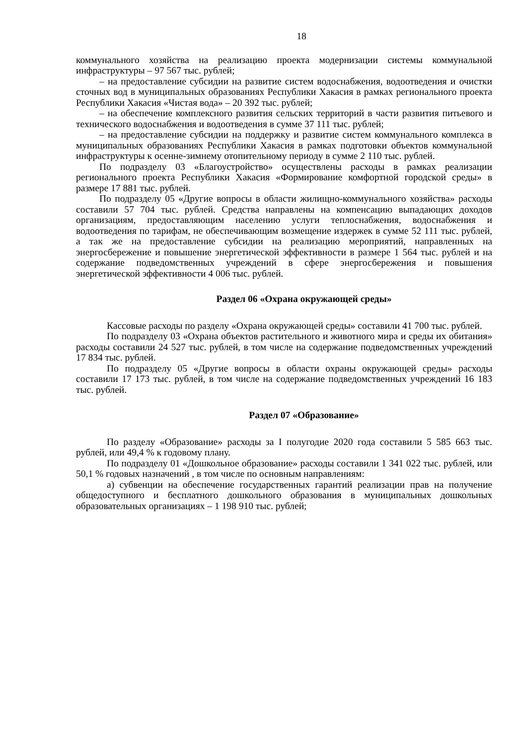18
коммунального хозяйства на реализацию проекта модернизации системы коммунальной инфраструктуры – 97 567 тыс. рублей;
– на предоставление субсидии на развитие систем водоснабжения, водоотведения и очистки сточных вод в муниципальных образованиях Республики Хакасия в рамках регионального проекта Республики Хакасия «Чистая вода» – 20 392 тыс. рублей;
– на обеспечение комплексного развития сельских территорий в части развития питьевого и технического водоснабжения и водоотведения в сумме 37 111 тыс. рублей;
– на предоставление субсидии на поддержку и развитие систем коммунального комплекса в муниципальных образованиях Республики Хакасия в рамках подготовки объектов коммунальной инфраструктуры к осенне-зимнему отопительному периоду в сумме 2 110 тыс. рублей.
По подразделу 03 «Благоустройство» осуществлены расходы в рамках реализации регионального проекта Республики Хакасия «Формирование комфортной городской среды» в размере 17 881 тыс. рублей.
По подразделу 05 «Другие вопросы в области жилищно-коммунального хозяйства» расходы составили 57 704 тыс. рублей. Средства направлены на компенсацию выпадающих доходов организациям, предоставляющим населению услуги теплоснабжения, водоснабжения и водоотведения по тарифам, не обеспечивающим возмещение издержек в сумме 52 111 тыс. рублей, а так же на предоставление субсидии на реализацию мероприятий, направленных на энергосбережение и повышение энергетической эффективности в размере 1 564 тыс. рублей и на содержание подведомственных учреждений в сфере энергосбережения и повышения энергетической эффективности 4 006 тыс. рублей.
Раздел 06 «Охрана окружающей среды»
Кассовые расходы по разделу «Охрана окружающей среды» составили 41 700 тыс. рублей.
По подразделу 03 «Охрана объектов растительного и животного мира и среды их обитания» расходы составили 24 527 тыс. рублей, в том числе на содержание подведомственных учреждений 17 834 тыс. рублей.
По подразделу 05 «Другие вопросы в области охраны окружающей среды» расходы составили 17 173 тыс. рублей, в том числе на содержание подведомственных учреждений 16 183 тыс. рублей.
Раздел 07 «Образование»
По разделу «Образование» расходы за I полугодие 2020 года составили 5 585 663 тыс. рублей, или 49,4 % к годовому плану.
По подразделу 01 «Дошкольное образование» расходы составили 1 341 022 тыс. рублей, или 50,1 % годовых назначений , в том числе по основным направлениям:
а) субвенции на обеспечение государственных гарантий реализации прав на получение общедоступного и бесплатного дошкольного образования в муниципальных дошкольных образовательных организациях – 1 198 910 тыс. рублей;